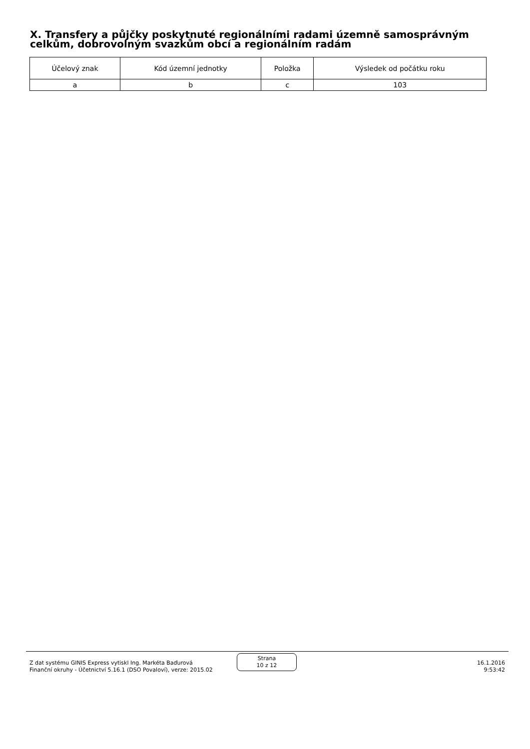X. Transfery a půjčky poskytnuté regionálními radami územně samosprávným celkům, dobrovolným svazkům obcí a regionálním radám
| Účelový znak | Kód územní jednotky | Položka | Výsledek od počátku roku |
| --- | --- | --- | --- |
| a | b | c | 103 |
Z dat systému GINIS Express vytiskl Ing. Markéta Baďurová
Finanční okruhy - Účetnictví 5.16.1 (DSO Povaloví), verze: 2015.02
Strana
10 z 12
16.1.2016
9:53:42